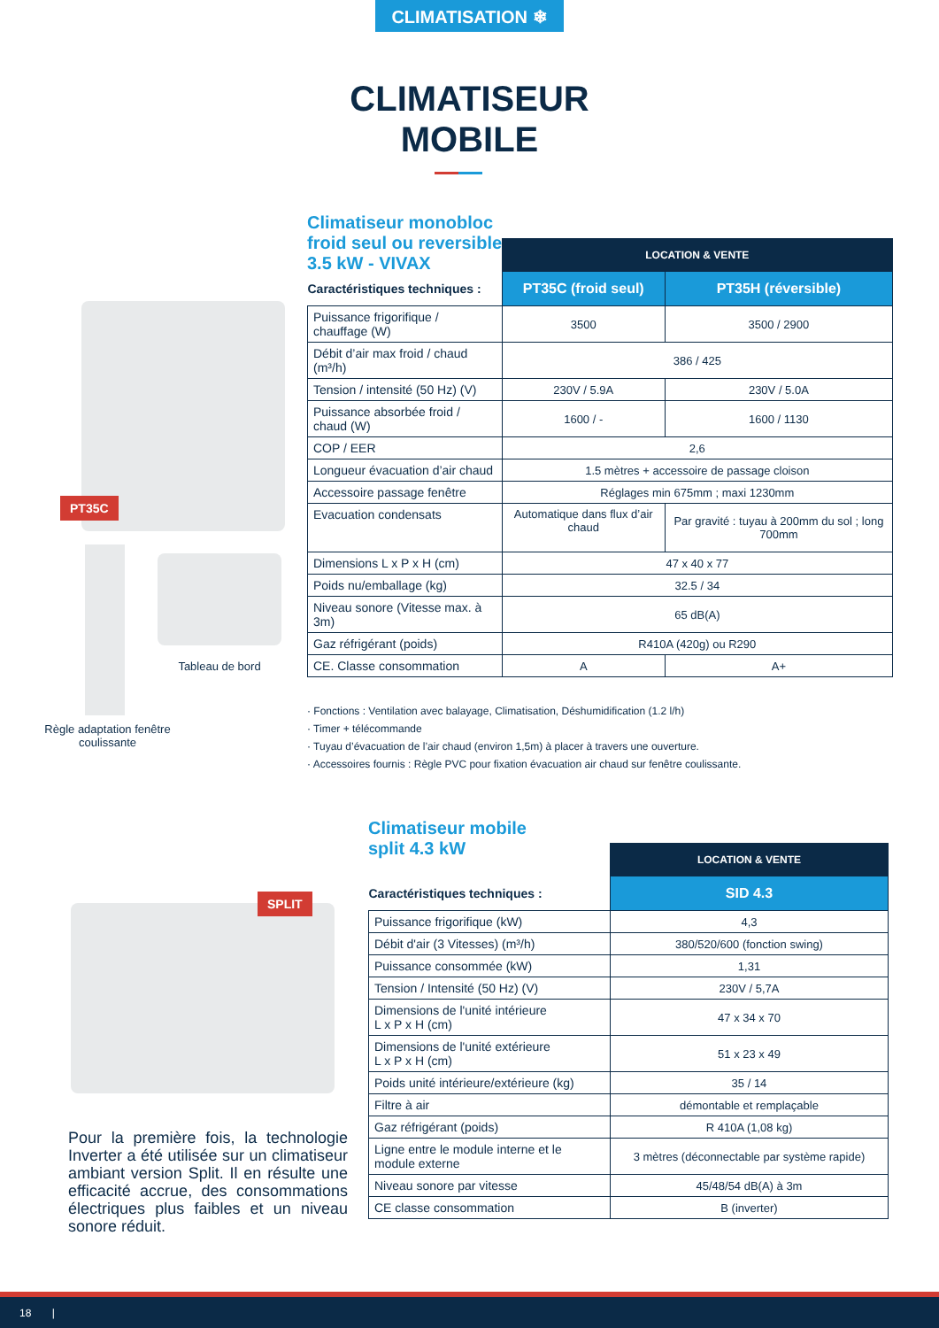CLIMATISATION ❄
CLIMATISEUR
MOBILE
PT35C
Tableau de bord
Règle adaptation fenêtre coulissante
Climatiseur monobloc
froid seul ou reversible
3.5 kW - VIVAX
| | LOCATION & VENTE | |
| Caractéristiques techniques : | PT35C (froid seul) | PT35H (réversible) |
| Puissance frigorifique / chauffage (W) | 3500 | 3500 / 2900 |
| Débit d’air max froid / chaud (m³/h) | 386 / 425 | |
| Tension / intensité (50 Hz) (V) | 230V / 5.9A | 230V / 5.0A |
| Puissance absorbée froid / chaud (W) | 1600 / - | 1600 / 1130 |
| COP / EER | 2,6 | |
| Longueur évacuation d’air chaud | 1.5 mètres + accessoire de passage cloison | |
| Accessoire passage fenêtre | Réglages min 675mm ; maxi 1230mm | |
| Evacuation condensats | Automatique dans flux d’air chaud | Par gravité : tuyau à 200mm du sol ; long 700mm |
| Dimensions L x P x H (cm) | 47 x 40 x 77 | |
| Poids nu/emballage (kg) | 32.5 / 34 | |
| Niveau sonore (Vitesse max. à 3m) | 65 dB(A) | |
| Gaz réfrigérant (poids) | R410A (420g) ou R290 | |
| CE. Classe consommation | A | A+ |
· Fonctions : Ventilation avec balayage, Climatisation, Déshumidification (1.2 l/h)
· Timer + télécommande
· Tuyau d’évacuation de l’air chaud (environ 1,5m) à placer à travers une ouverture.
· Accessoires fournis : Règle PVC pour fixation évacuation air chaud sur fenêtre coulissante.
SPLIT
Pour la première fois, la technologie Inverter a été utilisée sur un climatiseur ambiant version Split. Il en résulte une efficacité accrue, des consommations électriques plus faibles et un niveau sonore réduit.
Climatiseur mobile
split 4.3 kW
| | LOCATION & VENTE |
| Caractéristiques techniques : | SID 4.3 |
| Puissance frigorifique (kW) | 4,3 |
| Débit d'air (3 Vitesses) (m³/h) | 380/520/600 (fonction swing) |
| Puissance consommée (kW) | 1,31 |
| Tension / Intensité (50 Hz) (V) | 230V / 5,7A |
| Dimensions de l'unité intérieure L x P x H (cm) | 47 x 34 x 70 |
| Dimensions de l'unité extérieure L x P x H (cm) | 51 x 23 x 49 |
| Poids unité intérieure/extérieure (kg) | 35 / 14 |
| Filtre à air | démontable et remplaçable |
| Gaz réfrigérant (poids) | R 410A (1,08 kg) |
| Ligne entre le module interne et le module externe | 3 mètres (déconnectable par système rapide) |
| Niveau sonore par vitesse | 45/48/54 dB(A) à 3m |
| CE classe consommation | B (inverter) |
18 |